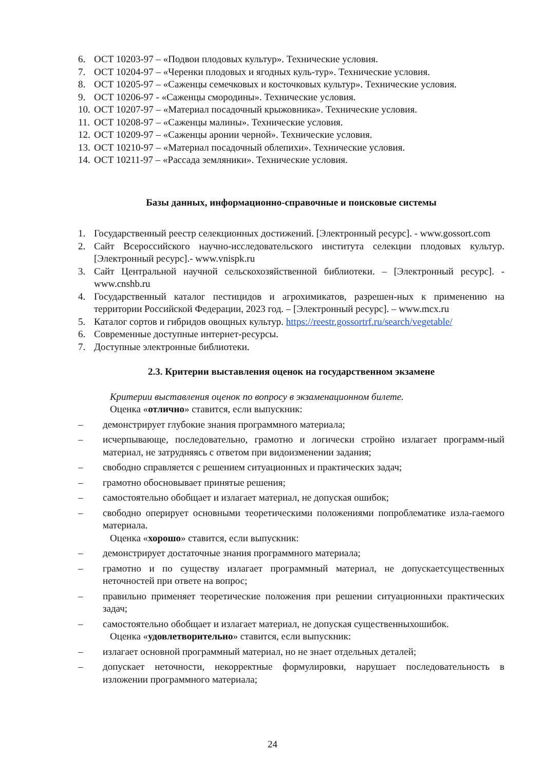6. ОСТ 10203-97 – «Подвои плодовых культур». Технические условия.
7. ОСТ 10204-97 – «Черенки плодовых и ягодных куль-тур». Технические условия.
8. ОСТ 10205-97 – «Саженцы семечковых и косточковых культур». Технические условия.
9. ОСТ 10206-97 - «Саженцы смородины». Технические условия.
10. ОСТ 10207-97 – «Материал посадочный крыжовника». Технические условия.
11. ОСТ 10208-97 – «Саженцы малины». Технические условия.
12. ОСТ 10209-97 – «Саженцы аронии черной». Технические условия.
13. ОСТ 10210-97 – «Материал посадочный облепихи». Технические условия.
14. ОСТ 10211-97 – «Рассада земляники». Технические условия.
Базы данных, информационно-справочные и поисковые системы
1. Государственный реестр селекционных достижений. [Электронный ресурс]. - www.gossort.com
2. Сайт Всероссийского научно-исследовательского института селекции плодовых культур. [Электронный ресурс].- www.vnispk.ru
3. Сайт Центральной научной сельскохозяйственной библиотеки. – [Электронный ресурс]. - www.cnshb.ru
4. Государственный каталог пестицидов и агрохимикатов, разрешен-ных к применению на территории Российской Федерации, 2023 год. – [Электронный ресурс]. – www.mcx.ru
5. Каталог сортов и гибридов овощных культур. https://reestr.gossortrf.ru/search/vegetable/
6. Современные доступные интернет-ресурсы.
7. Доступные электронные библиотеки.
2.3. Критерии выставления оценок на государственном экзамене
Критерии выставления оценок по вопросу в экзаменационном билете.
Оценка «отлично» ставится, если выпускник:
– демонстрирует глубокие знания программного материала;
– исчерпывающе, последовательно, грамотно и логически стройно излагает программ-ный материал, не затрудняясь с ответом при видоизменении задания;
– свободно справляется с решением ситуационных и практических задач;
– грамотно обосновывает принятые решения;
– самостоятельно обобщает и излагает материал, не допуская ошибок;
– свободно оперирует основными теоретическими положениями попроблематике изла-гаемого материала.
Оценка «хорошо» ставится, если выпускник:
– демонстрирует достаточные знания программного материала;
– грамотно и по существу излагает программный материал, не допускаетсущественных неточностей при ответе на вопрос;
– правильно применяет теоретические положения при решении ситуационныхи практических задач;
– самостоятельно обобщает и излагает материал, не допуская существенныхошибок.
Оценка «удовлетворительно» ставится, если выпускник:
– излагает основной программный материал, но не знает отдельных деталей;
– допускает неточности, некорректные формулировки, нарушает последовательность в изложении программного материала;
24